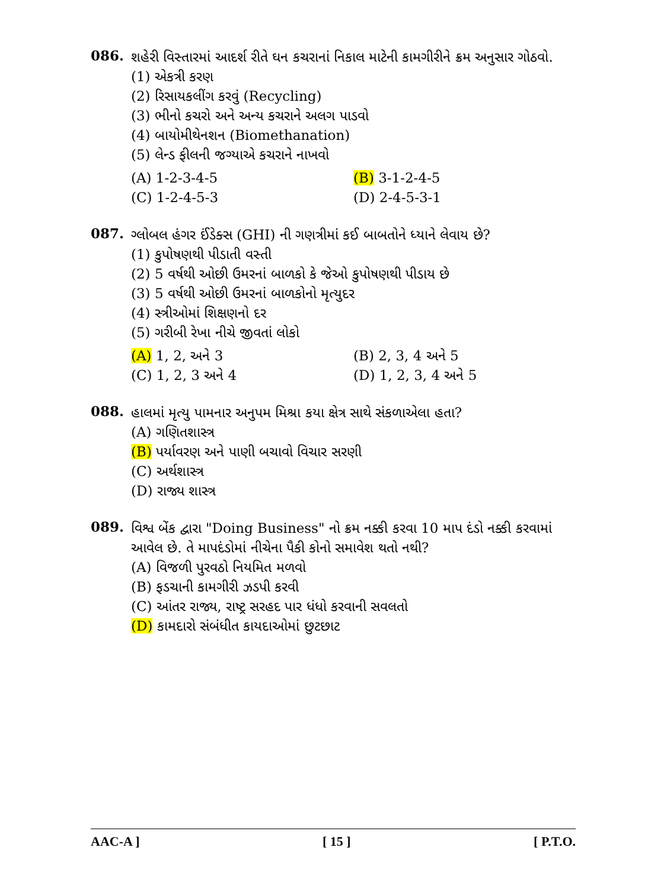086.
શહેરી વિસ્તારમાં આદર્શ રીતે ઘન કચરાનાં નિકાલ માટેની કામગીરીને ક્રમ અનુસાર ગોઠવો.
(1) એકત્રી કરણ
(2) રિસાયકલીંગ કરવું (Recycling)
(3) ભીનો કચરો અને અન્ય કચરાને અલગ પાડવો
(4) બાયોમીથેનશન (Biomethanation)
(5) લેન્ડ ફીલની જગ્યાએ કચરાને નાખવો
(A) 1-2-3-4-5
(B) 3-1-2-4-5
(C) 1-2-4-5-3
(D) 2-4-5-3-1
087.
ગ્લોબલ હંગર ઈંડેક્સ (GHI) ની ગણત્રીમાં કઈ બાબતોને ધ્યાને લેવાય છે?
(1) કુપોષણથી પીડાતી વસ્તી
(2) 5 વર્ષથી ઓછી ઉમરનાં બાળકો કે જેઓ કુપોષણથી પીડાય છે
(3) 5 વર્ષથી ઓછી ઉમરનાં બાળકોનો મૃત્યુદર
(4) સ્ત્રીઓમાં શિક્ષણનો દર
(5) ગરીબી રેખા નીચે જીવતાં લોકો
(A) 1, 2, અને 3
(B) 2, 3, 4 અને 5
(C) 1, 2, 3 અને 4
(D) 1, 2, 3, 4 અને 5
088.
હાલમાં મૃત્યુ પામનાર અનુપમ મિશ્રા કયા ક્ષેત્ર સાથે સંકળાએલા હતા?
(A) ગણિતશાસ્ત્ર
(B) પર્યાવરણ અને પાણી બચાવો વિચાર સરણી
(C) અર્થશાસ્ત્ર
(D) રાજ્ય શાસ્ત્ર
089.
વિશ્વ બેંક દ્વારા "Doing Business" નો ક્રમ નક્કી કરવા 10 માપ દંડો નક્કી કરવામાં આવેલ છે. તે માપદંડોમાં નીચેના પૈકી કોનો સમાવેશ થતો નથી?
(A) વિજળી પુરવઠો નિયમિત મળવો
(B) ફડચાની કામગીરી ઝડપી કરવી
(C) આંતર રાજ્ય, રાષ્ટ્ર સરહદ પાર ધંધો કરવાની સવલતો
(D) કામદારો સંબંધીત કાયદાઓમાં છુટછાટ
AAC-A ] [ 15 ] [ P.T.O.